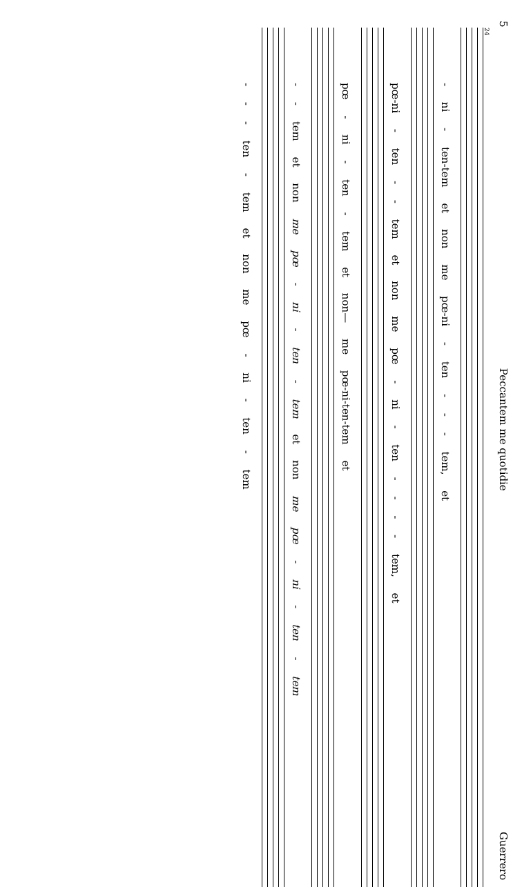5 Peccantem me quotidie Guerrero
24
- ni - ten-tem et non me pœ-ni - ten - - - tem, et
pœ-ni - ten - - tem et non me pœ - ni - ten - - - - tem, et
pœ - ni - ten - tem et non— me pœ-ni-ten-tem et
- - tem et non me pœ - ni - ten - tem et non me pœ - ni - ten - tem
- - - ten - tem et non me pœ - ni - ten - tem